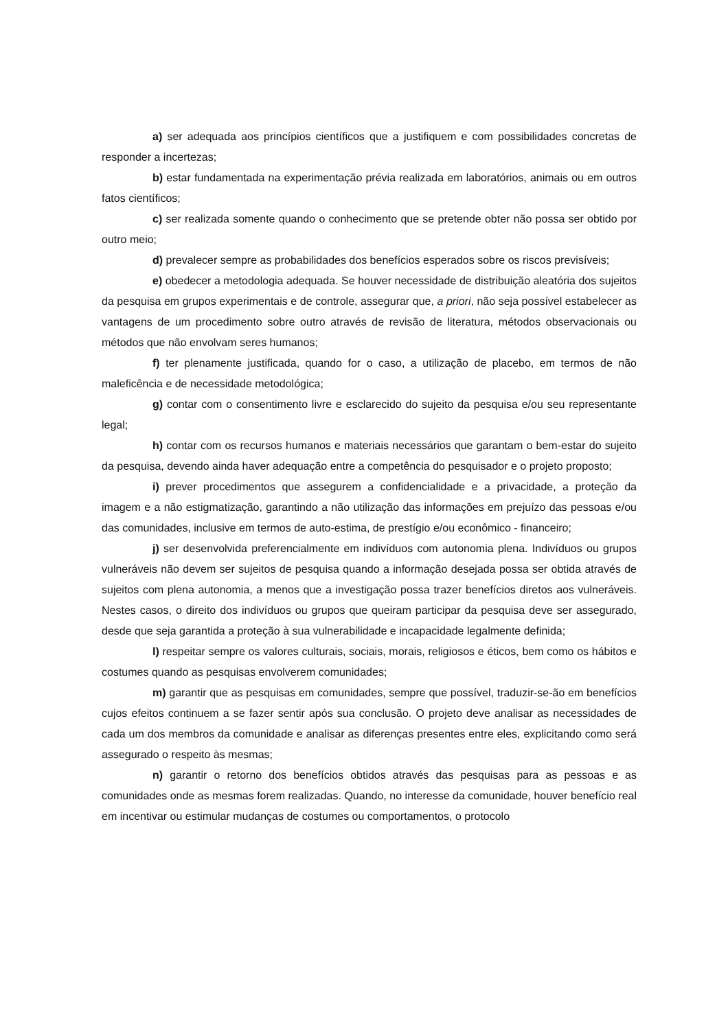a) ser adequada aos princípios científicos que a justifiquem e com possibilidades concretas de responder a incertezas;
b) estar fundamentada na experimentação prévia realizada em laboratórios, animais ou em outros fatos científicos;
c) ser realizada somente quando o conhecimento que se pretende obter não possa ser obtido por outro meio;
d) prevalecer sempre as probabilidades dos benefícios esperados sobre os riscos previsíveis;
e) obedecer a metodologia adequada. Se houver necessidade de distribuição aleatória dos sujeitos da pesquisa em grupos experimentais e de controle, assegurar que, a priori, não seja possível estabelecer as vantagens de um procedimento sobre outro através de revisão de literatura, métodos observacionais ou métodos que não envolvam seres humanos;
f) ter plenamente justificada, quando for o caso, a utilização de placebo, em termos de não maleficência e de necessidade metodológica;
g) contar com o consentimento livre e esclarecido do sujeito da pesquisa e/ou seu representante legal;
h) contar com os recursos humanos e materiais necessários que garantam o bem-estar do sujeito da pesquisa, devendo ainda haver adequação entre a competência do pesquisador e o projeto proposto;
i) prever procedimentos que assegurem a confidencialidade e a privacidade, a proteção da imagem e a não estigmatização, garantindo a não utilização das informações em prejuízo das pessoas e/ou das comunidades, inclusive em termos de auto-estima, de prestígio e/ou econômico - financeiro;
j) ser desenvolvida preferencialmente em indivíduos com autonomia plena. Indivíduos ou grupos vulneráveis não devem ser sujeitos de pesquisa quando a informação desejada possa ser obtida através de sujeitos com plena autonomia, a menos que a investigação possa trazer benefícios diretos aos vulneráveis. Nestes casos, o direito dos indivíduos ou grupos que queiram participar da pesquisa deve ser assegurado, desde que seja garantida a proteção à sua vulnerabilidade e incapacidade legalmente definida;
l) respeitar sempre os valores culturais, sociais, morais, religiosos e éticos, bem como os hábitos e costumes quando as pesquisas envolverem comunidades;
m) garantir que as pesquisas em comunidades, sempre que possível, traduzir-se-ão em benefícios cujos efeitos continuem a se fazer sentir após sua conclusão. O projeto deve analisar as necessidades de cada um dos membros da comunidade e analisar as diferenças presentes entre eles, explicitando como será assegurado o respeito às mesmas;
n) garantir o retorno dos benefícios obtidos através das pesquisas para as pessoas e as comunidades onde as mesmas forem realizadas. Quando, no interesse da comunidade, houver benefício real em incentivar ou estimular mudanças de costumes ou comportamentos, o protocolo